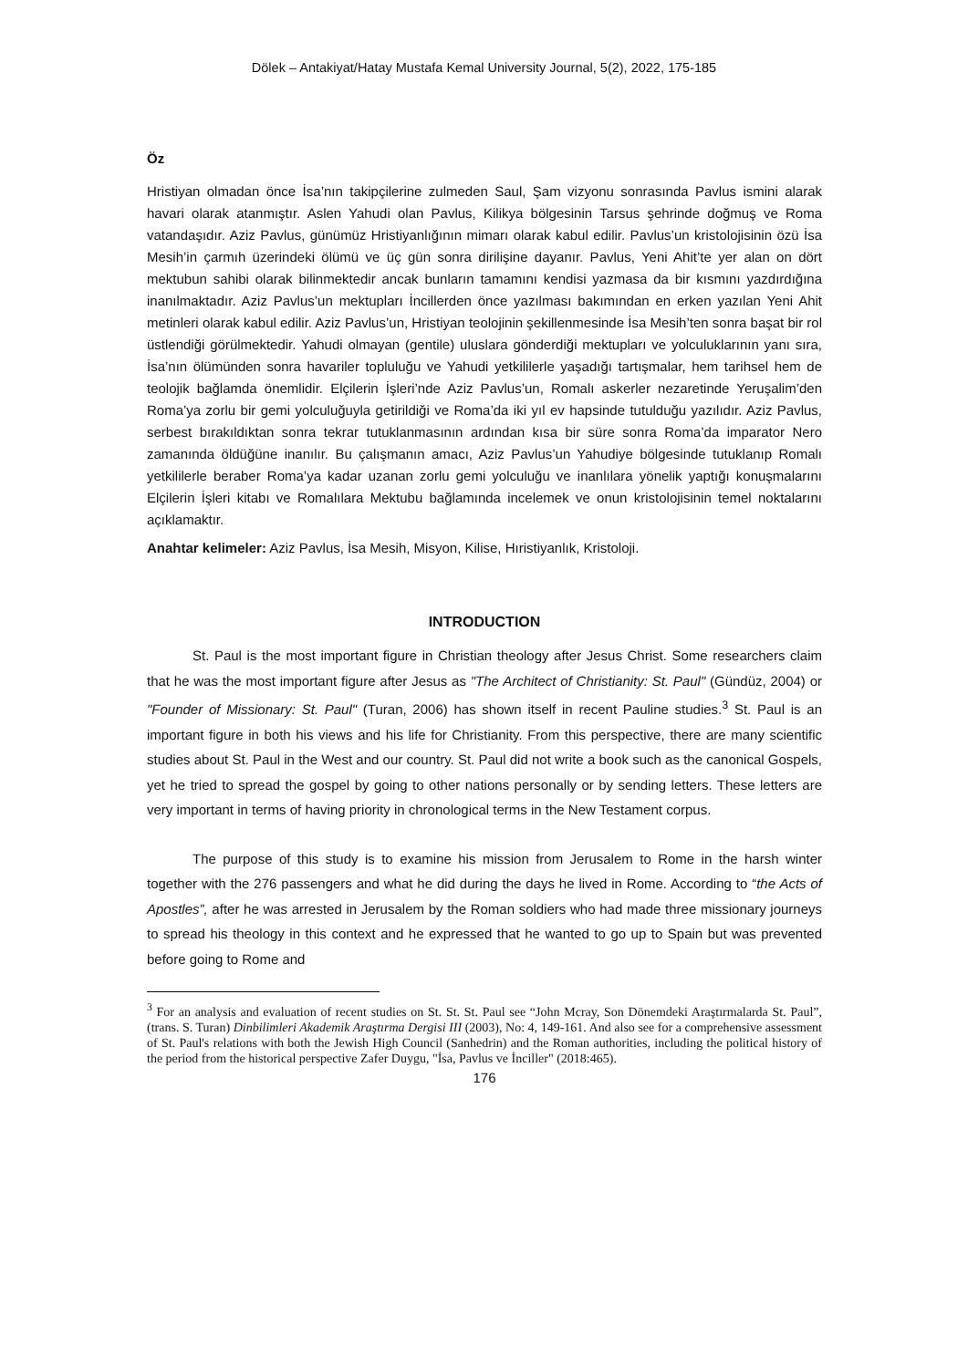Dölek – Antakiyat/Hatay Mustafa Kemal University Journal, 5(2), 2022, 175-185
Öz
Hristiyan olmadan önce İsa’nın takipçilerine zulmeden Saul, Şam vizyonu sonrasında Pavlus ismini alarak havari olarak atanmıştır. Aslen Yahudi olan Pavlus, Kilikya bölgesinin Tarsus şehrinde doğmuş ve Roma vatandaşıdır. Aziz Pavlus, günümüz Hristiyanlığının mimarı olarak kabul edilir. Pavlus’un kristolojisinin özü İsa Mesih’in çarmıh üzerindeki ölümü ve üç gün sonra dirilişine dayanır. Pavlus, Yeni Ahit’te yer alan on dört mektubun sahibi olarak bilinmektedir ancak bunların tamamını kendisi yazmasa da bir kısmını yazdırdığına inanılmaktadır. Aziz Pavlus’un mektupları İncillerden önce yazılması bakımından en erken yazılan Yeni Ahit metinleri olarak kabul edilir. Aziz Pavlus’un, Hristiyan teolojinin şekillenmesinde İsa Mesih’ten sonra başat bir rol üstlendiği görülmektedir. Yahudi olmayan (gentile) uluslara gönderdiği mektupları ve yolculuklarının yanı sıra, İsa’nın ölümünden sonra havariler topluluğu ve Yahudi yetkililerle yaşadığı tartışmalar, hem tarihsel hem de teolojik bağlamda önemlidir. Elçilerin İşleri’nde Aziz Pavlus’un, Romalı askerler nezaretinde Yeruşalim’den Roma’ya zorlu bir gemi yolculuğuyla getirildiği ve Roma’da iki yıl ev hapsinde tutulduğu yazılıdır. Aziz Pavlus, serbest bırakıldıktan sonra tekrar tutuklanmasının ardından kısa bir süre sonra Roma’da imparator Nero zamanında öldüğüne inanılır. Bu çalışmanın amacı, Aziz Pavlus’un Yahudiye bölgesinde tutuklanıp Romalı yetkililerle beraber Roma’ya kadar uzanan zorlu gemi yolculuğu ve inanlılara yönelik yaptığı konuşmalarını Elçilerin İşleri kitabı ve Romalılara Mektubu bağlamında incelemek ve onun kristolojisinin temel noktalarını açıklamaktır.
Anahtar kelimeler: Aziz Pavlus, İsa Mesih, Misyon, Kilise, Hıristiyanlık, Kristoloji.
INTRODUCTION
St. Paul is the most important figure in Christian theology after Jesus Christ. Some researchers claim that he was the most important figure after Jesus as "The Architect of Christianity: St. Paul" (Gündüz, 2004) or "Founder of Missionary: St. Paul" (Turan, 2006) has shown itself in recent Pauline studies.<sup>3</sup> St. Paul is an important figure in both his views and his life for Christianity. From this perspective, there are many scientific studies about St. Paul in the West and our country. St. Paul did not write a book such as the canonical Gospels, yet he tried to spread the gospel by going to other nations personally or by sending letters. These letters are very important in terms of having priority in chronological terms in the New Testament corpus.
The purpose of this study is to examine his mission from Jerusalem to Rome in the harsh winter together with the 276 passengers and what he did during the days he lived in Rome. According to “the Acts of Apostles”, after he was arrested in Jerusalem by the Roman soldiers who had made three missionary journeys to spread his theology in this context and he expressed that he wanted to go up to Spain but was prevented before going to Rome and
<sup>3</sup> For an analysis and evaluation of recent studies on St. St. St. Paul see “John Mcray, Son Dönemdeki Araştırmalarda St. Paul”, (trans. S. Turan) Dinbilimleri Akademik Araştırma Dergisi III (2003), No: 4, 149-161. And also see for a comprehensive assessment of St. Paul's relations with both the Jewish High Council (Sanhedrin) and the Roman authorities, including the political history of the period from the historical perspective Zafer Duygu, "İsa, Pavlus ve İnciller" (2018:465).
176